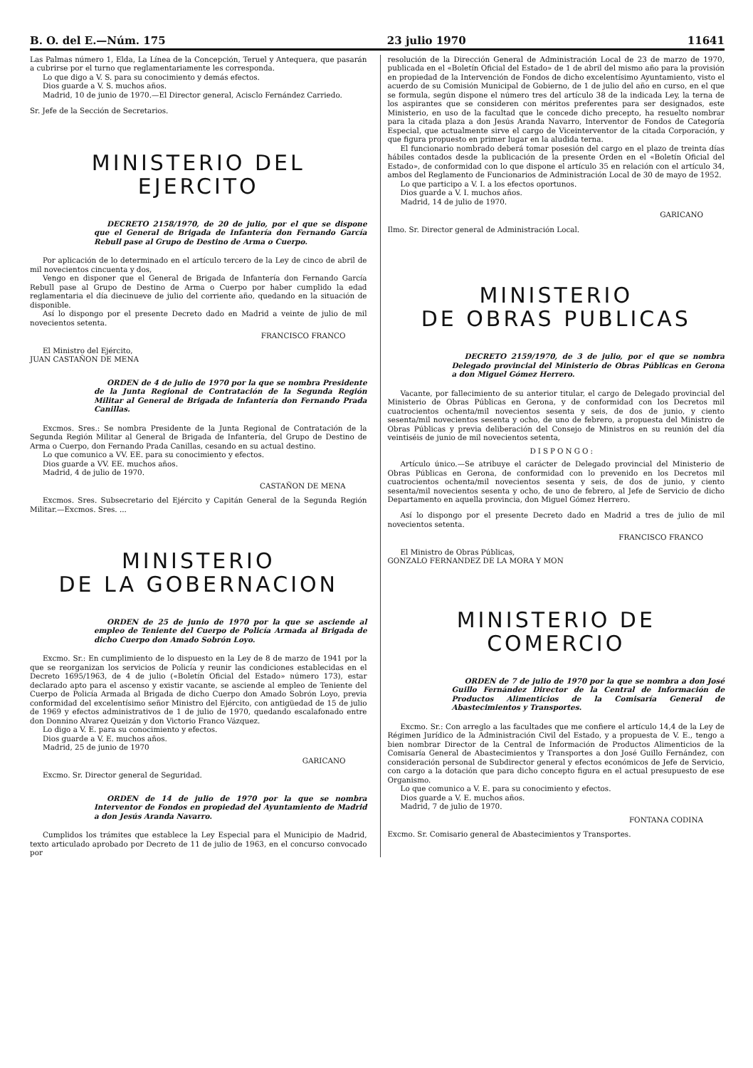B. O. del E.—Núm. 175 23 julio 1970 11641
Las Palmas número 1, Elda, La Línea de la Concepción, Teruel y Antequera, que pasarán a cubrirse por el turno que reglamentariamente les corresponda.
Lo que digo a V. S. para su conocimiento y demás efectos.
Dios guarde a V. S. muchos años.
Madrid, 10 de junio de 1970.—El Director general, Acisclo Fernández Carriedo.
Sr. Jefe de la Sección de Secretarios.
MINISTERIO DEL EJERCITO
DECRETO 2158/1970, de 20 de julio, por el que se dispone que el General de Brigada de Infantería don Fernando García Rebull pase al Grupo de Destino de Arma o Cuerpo.
Por aplicación de lo determinado en el artículo tercero de la Ley de cinco de abril de mil novecientos cincuenta y dos,
Vengo en disponer que el General de Brigada de Infantería don Fernando García Rebull pase al Grupo de Destino de Arma o Cuerpo por haber cumplido la edad reglamentaria el día diecinueve de julio del corriente año, quedando en la situación de disponible.
Así lo dispongo por el presente Decreto dado en Madrid a veinte de julio de mil novecientos setenta.
FRANCISCO FRANCO
El Ministro del Ejército,
JUAN CASTAÑON DE MENA
ORDEN de 4 de julio de 1970 por la que se nombra Presidente de la Junta Regional de Contratación de la Segunda Región Militar al General de Brigada de Infantería don Fernando Prada Canillas.
Excmos. Sres.: Se nombra Presidente de la Junta Regional de Contratación de la Segunda Región Militar al General de Brigada de Infantería, del Grupo de Destino de Arma o Cuerpo, don Fernando Prada Canillas, cesando en su actual destino.
Lo que comunico a VV. EE. para su conocimiento y efectos.
Dios guarde a VV. EE. muchos años.
Madrid, 4 de julio de 1970.
CASTAÑON DE MENA
Excmos. Sres. Subsecretario del Ejército y Capitán General de la Segunda Región Militar.—Excmos. Sres. ...
MINISTERIO
DE LA GOBERNACION
ORDEN de 25 de junio de 1970 por la que se asciende al empleo de Teniente del Cuerpo de Policía Armada al Brigada de dicho Cuerpo don Amado Sobrón Loyo.
Excmo. Sr.: En cumplimiento de lo dispuesto en la Ley de 8 de marzo de 1941 por la que se reorganizan los servicios de Policía y reunir las condiciones establecidas en el Decreto 1695/1963, de 4 de julio («Boletín Oficial del Estado» número 173), estar declarado apto para el ascenso y existir vacante, se asciende al empleo de Teniente del Cuerpo de Policía Armada al Brigada de dicho Cuerpo don Amado Sobrón Loyo, previa conformidad del excelentísimo señor Ministro del Ejército, con antigüedad de 15 de julio de 1969 y efectos administrativos de 1 de julio de 1970, quedando escalafonado entre don Donnino Alvarez Queizán y don Victorio Franco Vázquez.
Lo digo a V. E. para su conocimiento y efectos.
Dios guarde a V. E. muchos años.
Madrid, 25 de junio de 1970
GARICANO
Excmo. Sr. Director general de Seguridad.
ORDEN de 14 de julio de 1970 por la que se nombra Interventor de Fondos en propiedad del Ayuntamiento de Madrid a don Jesús Aranda Navarro.
Cumplidos los trámites que establece la Ley Especial para el Municipio de Madrid, texto articulado aprobado por Decreto de 11 de julio de 1963, en el concurso convocado por
resolución de la Dirección General de Administración Local de 23 de marzo de 1970, publicada en el «Boletín Oficial del Estado» de 1 de abril del mismo año para la provisión en propiedad de la Intervención de Fondos de dicho excelentísimo Ayuntamiento, visto el acuerdo de su Comisión Municipal de Gobierno, de 1 de julio del año en curso, en el que se formula, según dispone el número tres del artículo 38 de la indicada Ley, la terna de los aspirantes que se consideren con méritos preferentes para ser designados, este Ministerio, en uso de la facultad que le concede dicho precepto, ha resuelto nombrar para la citada plaza a don Jesús Aranda Navarro, Interventor de Fondos de Categoría Especial, que actualmente sirve el cargo de Viceinterventor de la citada Corporación, y que figura propuesto en primer lugar en la aludida terna.
El funcionario nombrado deberá tomar posesión del cargo en el plazo de treinta días hábiles contados desde la publicación de la presente Orden en el «Boletín Oficial del Estado», de conformidad con lo que dispone el artículo 35 en relación con el artículo 34, ambos del Reglamento de Funcionarios de Administración Local de 30 de mayo de 1952.
Lo que participo a V. I. a los efectos oportunos.
Dios guarde a V. I. muchos años.
Madrid, 14 de julio de 1970.
GARICANO
Ilmo. Sr. Director general de Administración Local.
MINISTERIO
DE OBRAS PUBLICAS
DECRETO 2159/1970, de 3 de julio, por el que se nombra Delegado provincial del Ministerio de Obras Públicas en Gerona a don Miguel Gómez Herrero.
Vacante, por fallecimiento de su anterior titular, el cargo de Delegado provincial del Ministerio de Obras Públicas en Gerona, y de conformidad con los Decretos mil cuatrocientos ochenta/mil novecientos sesenta y seis, de dos de junio, y ciento sesenta/mil novecientos sesenta y ocho, de uno de febrero, a propuesta del Ministro de Obras Públicas y previa deliberación del Consejo de Ministros en su reunión del día veintiséis de junio de mil novecientos setenta,
DISPONGO:
Artículo único.—Se atribuye el carácter de Delegado provincial del Ministerio de Obras Públicas en Gerona, de conformidad con lo prevenido en los Decretos mil cuatrocientos ochenta/mil novecientos sesenta y seis, de dos de junio, y ciento sesenta/mil novecientos sesenta y ocho, de uno de febrero, al Jefe de Servicio de dicho Departamento en aquella provincia, don Miguel Gómez Herrero.
Así lo dispongo por el presente Decreto dado en Madrid a tres de julio de mil novecientos setenta.
FRANCISCO FRANCO
El Ministro de Obras Públicas,
GONZALO FERNANDEZ DE LA MORA Y MON
MINISTERIO DE COMERCIO
ORDEN de 7 de julio de 1970 por la que se nombra a don José Guillo Fernández Director de la Central de Información de Productos Alimenticios de la Comisaría General de Abastecimientos y Transportes.
Excmo. Sr.: Con arreglo a las facultades que me confiere el artículo 14,4 de la Ley de Régimen Jurídico de la Administración Civil del Estado, y a propuesta de V. E., tengo a bien nombrar Director de la Central de Información de Productos Alimenticios de la Comisaría General de Abastecimientos y Transportes a don José Guillo Fernández, con consideración personal de Subdirector general y efectos económicos de Jefe de Servicio, con cargo a la dotación que para dicho concepto figura en el actual presupuesto de ese Organismo.
Lo que comunico a V. E. para su conocimiento y efectos.
Dios guarde a V. E. muchos años.
Madrid, 7 de julio de 1970.
FONTANA CODINA
Excmo. Sr. Comisario general de Abastecimientos y Transportes.